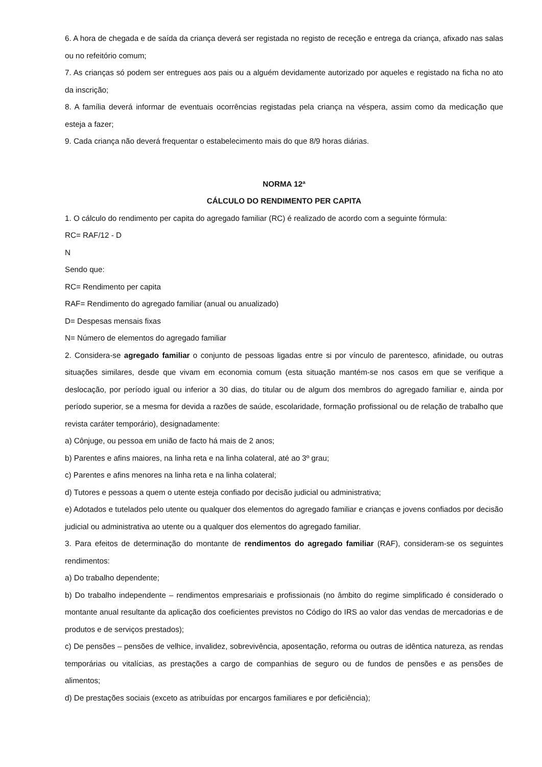6. A hora de chegada e de saída da criança deverá ser registada no registo de receção e entrega da criança, afixado nas salas ou no refeitório comum;
7. As crianças só podem ser entregues aos pais ou a alguém devidamente autorizado por aqueles e registado na ficha no ato da inscrição;
8. A família deverá informar de eventuais ocorrências registadas pela criança na véspera, assim como da medicação que esteja a fazer;
9. Cada criança não deverá frequentar o estabelecimento mais do que 8/9 horas diárias.
NORMA 12ª
CÁLCULO DO RENDIMENTO PER CAPITA
1. O cálculo do rendimento per capita do agregado familiar (RC) é realizado de acordo com a seguinte fórmula:
RC= RAF/12 - D
N
Sendo que:
RC= Rendimento per capita
RAF= Rendimento do agregado familiar (anual ou anualizado)
D= Despesas mensais fixas
N= Número de elementos do agregado familiar
2. Considera-se agregado familiar o conjunto de pessoas ligadas entre si por vínculo de parentesco, afinidade, ou outras situações similares, desde que vivam em economia comum (esta situação mantém-se nos casos em que se verifique a deslocação, por período igual ou inferior a 30 dias, do titular ou de algum dos membros do agregado familiar e, ainda por período superior, se a mesma for devida a razões de saúde, escolaridade, formação profissional ou de relação de trabalho que revista caráter temporário), designadamente:
a) Cônjuge, ou pessoa em união de facto há mais de 2 anos;
b) Parentes e afins maiores, na linha reta e na linha colateral, até ao 3º grau;
c) Parentes e afins menores na linha reta e na linha colateral;
d) Tutores e pessoas a quem o utente esteja confiado por decisão judicial ou administrativa;
e) Adotados e tutelados pelo utente ou qualquer dos elementos do agregado familiar e crianças e jovens confiados por decisão judicial ou administrativa ao utente ou a qualquer dos elementos do agregado familiar.
3. Para efeitos de determinação do montante de rendimentos do agregado familiar (RAF), consideram-se os seguintes rendimentos:
a) Do trabalho dependente;
b) Do trabalho independente – rendimentos empresariais e profissionais (no âmbito do regime simplificado é considerado o montante anual resultante da aplicação dos coeficientes previstos no Código do IRS ao valor das vendas de mercadorias e de produtos e de serviços prestados);
c) De pensões – pensões de velhice, invalidez, sobrevivência, aposentação, reforma ou outras de idêntica natureza, as rendas temporárias ou vitalícias, as prestações a cargo de companhias de seguro ou de fundos de pensões e as pensões de alimentos;
d) De prestações sociais (exceto as atribuídas por encargos familiares e por deficiência);